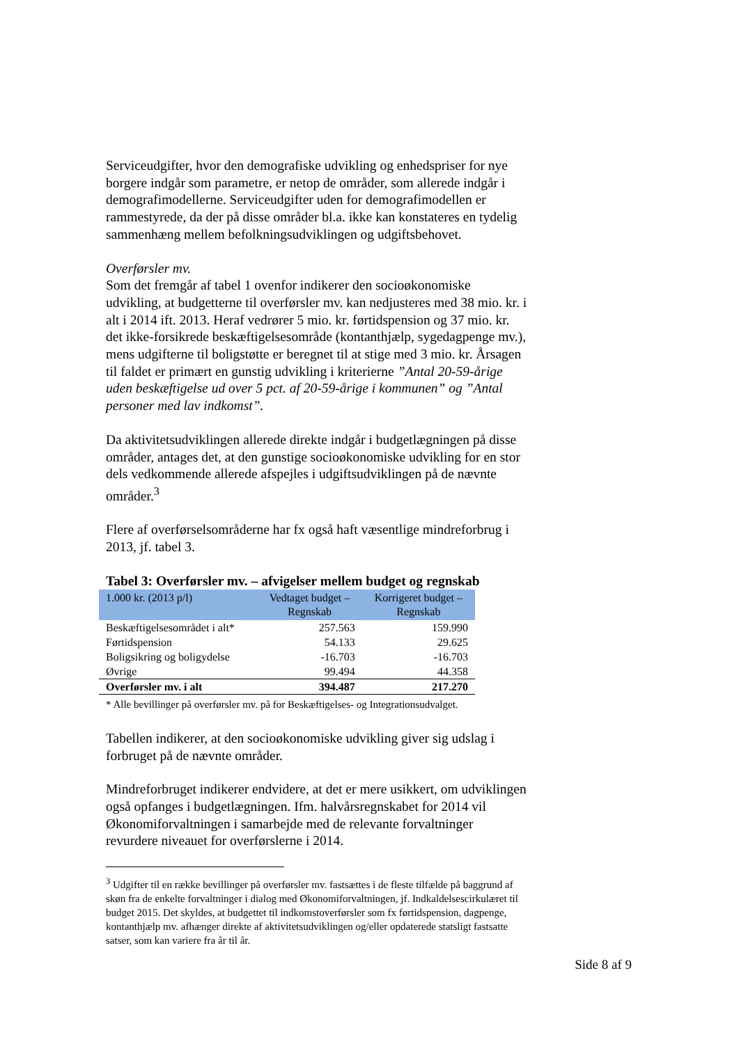Serviceudgifter, hvor den demografiske udvikling og enhedspriser for nye borgere indgår som parametre, er netop de områder, som allerede indgår i demografimodellerne. Serviceudgifter uden for demografimodellen er rammestyrede, da der på disse områder bl.a. ikke kan konstateres en tydelig sammenhæng mellem befolkningsudviklingen og udgiftsbehovet.
Overførsler mv.
Som det fremgår af tabel 1 ovenfor indikerer den socioøkonomiske udvikling, at budgetterne til overførsler mv. kan nedjusteres med 38 mio. kr. i alt i 2014 ift. 2013. Heraf vedrører 5 mio. kr. førtidspension og 37 mio. kr. det ikke-forsikrede beskæftigelsesområde (kontanthjælp, sygedagpenge mv.), mens udgifterne til boligstøtte er beregnet til at stige med 3 mio. kr. Årsagen til faldet er primært en gunstig udvikling i kriterierne ”Antal 20-59-årige uden beskæftigelse ud over 5 pct. af 20-59-årige i kommunen” og ”Antal personer med lav indkomst”.
Da aktivitetsudviklingen allerede direkte indgår i budgetlægningen på disse områder, antages det, at den gunstige socioøkonomiske udvikling for en stor dels vedkommende allerede afspejles i udgiftsudviklingen på de nævnte områder.<sup>3</sup>
Flere af overførselsområderne har fx også haft væsentlige mindreforbrug i 2013, jf. tabel 3.
Tabel 3: Overførsler mv. – afvigelser mellem budget og regnskab
| 1.000 kr. (2013 p/l) | Vedtaget budget – Regnskab | Korrigeret budget – Regnskab |
| --- | --- | --- |
| Beskæftigelsesområdet i alt* | 257.563 | 159.990 |
| Førtidspension | 54.133 | 29.625 |
| Boligsikring og boligydelse | -16.703 | -16.703 |
| Øvrige | 99.494 | 44.358 |
| Overførsler mv. i alt | 394.487 | 217.270 |
* Alle bevillinger på overførsler mv. på for Beskæftigelses- og Integrationsudvalget.
Tabellen indikerer, at den socioøkonomiske udvikling giver sig udslag i forbruget på de nævnte områder.
Mindreforbruget indikerer endvidere, at det er mere usikkert, om udviklingen også opfanges i budgetlægningen. Ifm. halvårsregnskabet for 2014 vil Økonomiforvaltningen i samarbejde med de relevante forvaltninger revurdere niveauet for overførslerne i 2014.
<sup>3</sup> Udgifter til en række bevillinger på overførsler mv. fastsættes i de fleste tilfælde på baggrund af skøn fra de enkelte forvaltninger i dialog med Økonomiforvaltningen, jf. Indkaldelsescirkulæret til budget 2015. Det skyldes, at budgettet til indkomstoverførsler som fx førtidspension, dagpenge, kontanthjælp mv. afhænger direkte af aktivitetsudviklingen og/eller opdaterede statsligt fastsatte satser, som kan variere fra år til år.
Side 8 af 9